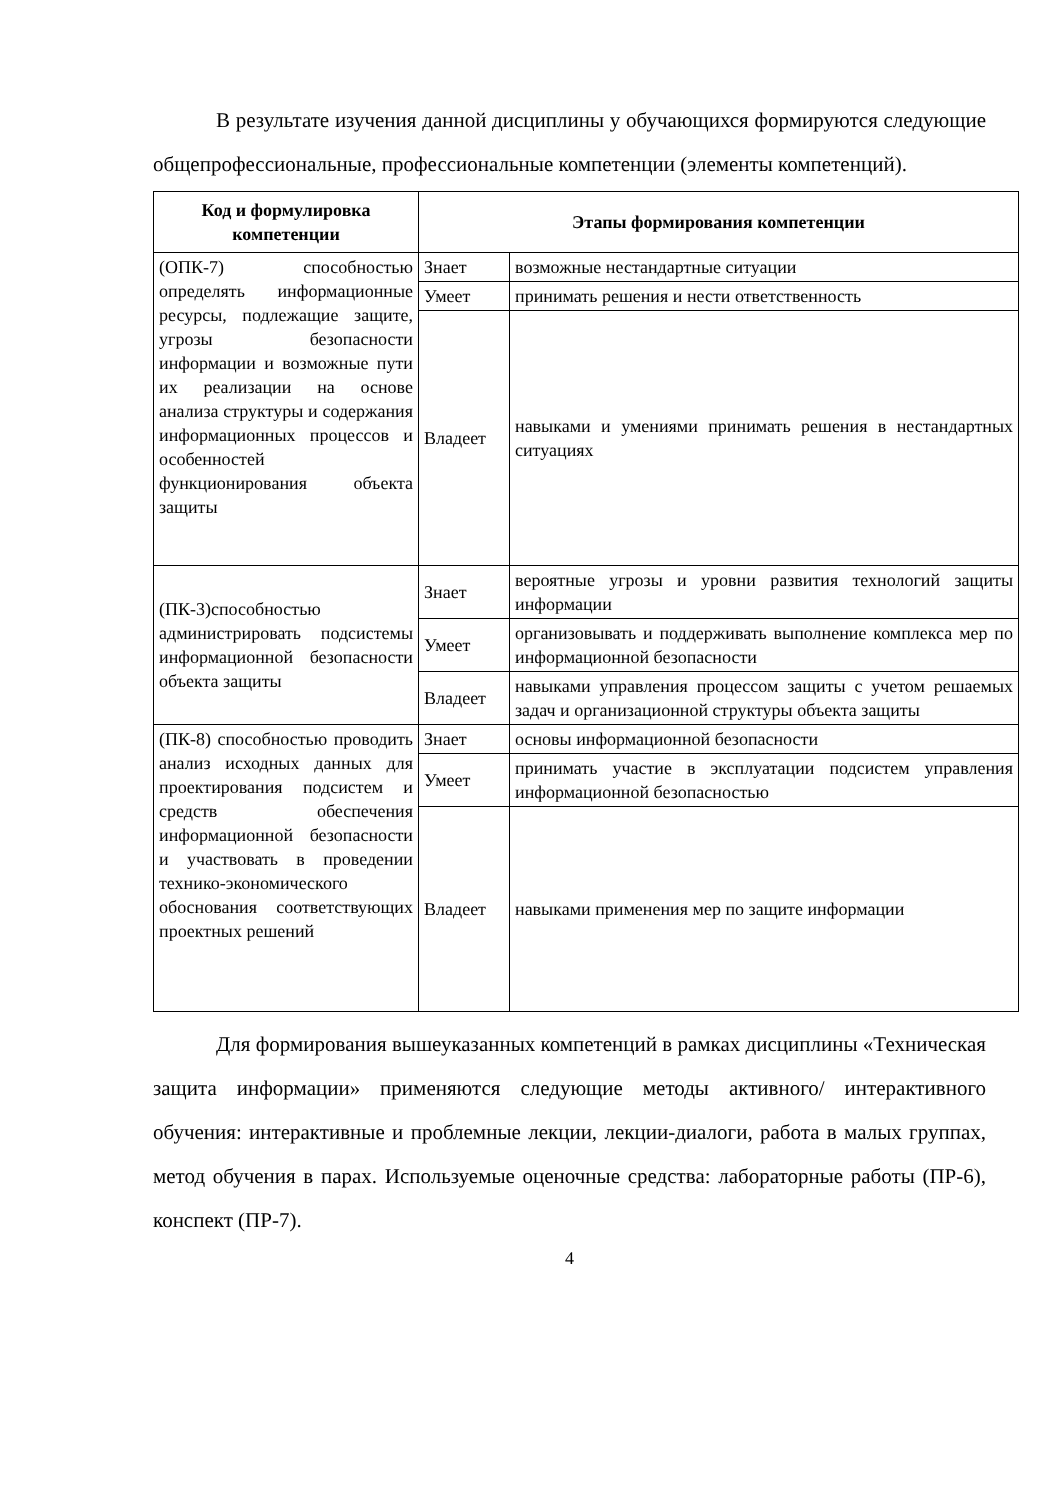В результате изучения данной дисциплины у обучающихся формируются следующие общепрофессиональные, профессиональные компетенции (элементы компетенций).
| Код и формулировка компетенции | Этапы формирования компетенции | |
| --- | --- | --- |
| (ОПК-7) способностью определять информационные ресурсы, подлежащие защите, угрозы безопасности информации и возможные пути их реализации на основе анализа структуры и содержания информационных процессов и особенностей функционирования объекта защиты | Знает | возможные нестандартные ситуации |
| | Умеет | принимать решения и нести ответственность |
| | Владеет | навыками и умениями принимать решения в нестандартных ситуациях |
| (ПК-3)способностью администрировать подсистемы информационной безопасности объекта защиты | Знает | вероятные угрозы и уровни развития технологий защиты информации |
| | Умеет | организовывать и поддерживать выполнение комплекса мер по информационной безопасности |
| | Владеет | навыками управления процессом защиты с учетом решаемых задач и организационной структуры объекта защиты |
| (ПК-8) способностью проводить анализ исходных данных для проектирования подсистем и средств обеспечения информационной безопасности и участвовать в проведении технико-экономического обоснования соответствующих проектных решений | Знает | основы информационной безопасности |
| | Умеет | принимать участие в эксплуатации подсистем управления информационной безопасностью |
| | Владеет | навыками применения мер по защите информации |
Для формирования вышеуказанных компетенций в рамках дисциплины «Техническая защита информации» применяются следующие методы активного/ интерактивного обучения: интерактивные и проблемные лекции, лекции-диалоги, работа в малых группах, метод обучения в парах. Используемые оценочные средства: лабораторные работы (ПР-6), конспект (ПР-7).
4